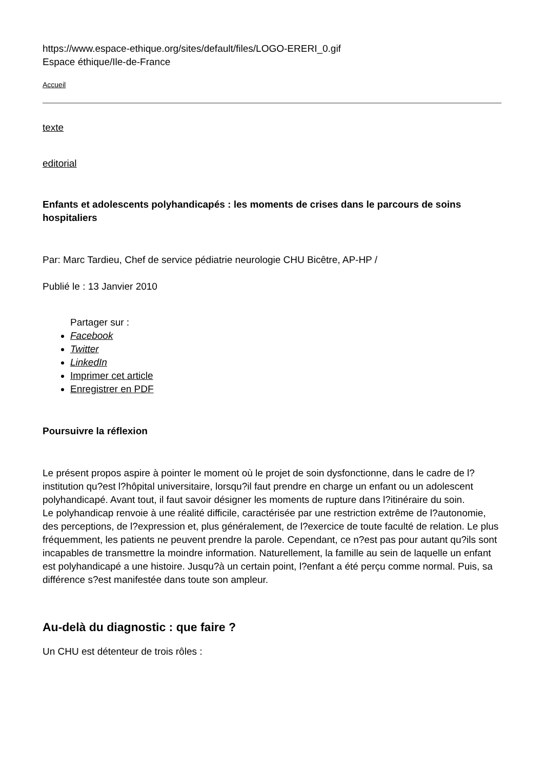https://www.espace-ethique.org/sites/default/files/LOGO-ERERI_0.gif
Espace éthique/Ile-de-France
Accueil
texte
editorial
Enfants et adolescents polyhandicapés : les moments de crises dans le parcours de soins hospitaliers
Par: Marc Tardieu, Chef de service pédiatrie neurologie CHU Bicêtre, AP-HP /
Publié le : 13 Janvier 2010
Partager sur :
Facebook
Twitter
LinkedIn
Imprimer cet article
Enregistrer en PDF
Poursuivre la réflexion
Le présent propos aspire à pointer le moment où le projet de soin dysfonctionne, dans le cadre de l?institution qu?est l?hôpital universitaire, lorsqu?il faut prendre en charge un enfant ou un adolescent polyhandicapé. Avant tout, il faut savoir désigner les moments de rupture dans l?itinéraire du soin.
Le polyhandicap renvoie à une réalité difficile, caractérisée par une restriction extrême de l?autonomie, des perceptions, de l?expression et, plus généralement, de l?exercice de toute faculté de relation. Le plus fréquemment, les patients ne peuvent prendre la parole. Cependant, ce n?est pas pour autant qu?ils sont incapables de transmettre la moindre information. Naturellement, la famille au sein de laquelle un enfant est polyhandicapé a une histoire. Jusqu?à un certain point, l?enfant a été perçu comme normal. Puis, sa différence s?est manifestée dans toute son ampleur.
Au-delà du diagnostic : que faire ?
Un CHU est détenteur de trois rôles :